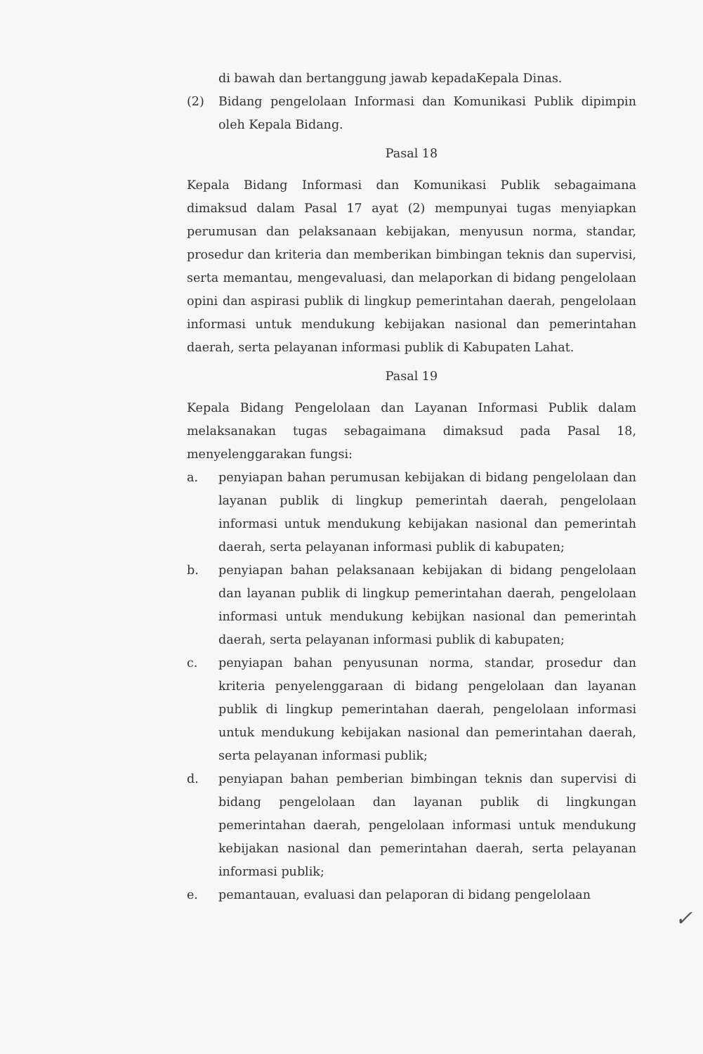di bawah dan bertanggung jawab kepadaKepala Dinas.
(2) Bidang pengelolaan Informasi dan Komunikasi Publik dipimpin oleh Kepala Bidang.
Pasal 18
Kepala Bidang Informasi dan Komunikasi Publik sebagaimana dimaksud dalam Pasal 17 ayat (2) mempunyai tugas menyiapkan perumusan dan pelaksanaan kebijakan, menyusun norma, standar, prosedur dan kriteria dan memberikan bimbingan teknis dan supervisi, serta memantau, mengevaluasi, dan melaporkan di bidang pengelolaan opini dan aspirasi publik di lingkup pemerintahan daerah, pengelolaan informasi untuk mendukung kebijakan nasional dan pemerintahan daerah, serta pelayanan informasi publik di Kabupaten Lahat.
Pasal 19
Kepala Bidang Pengelolaan dan Layanan Informasi Publik dalam melaksanakan tugas sebagaimana dimaksud pada Pasal 18, menyelenggarakan fungsi:
a. penyiapan bahan perumusan kebijakan di bidang pengelolaan dan layanan publik di lingkup pemerintah daerah, pengelolaan informasi untuk mendukung kebijakan nasional dan pemerintah daerah, serta pelayanan informasi publik di kabupaten;
b. penyiapan bahan pelaksanaan kebijakan di bidang pengelolaan dan layanan publik di lingkup pemerintahan daerah, pengelolaan informasi untuk mendukung kebijkan nasional dan pemerintah daerah, serta pelayanan informasi publik di kabupaten;
c. penyiapan bahan penyusunan norma, standar, prosedur dan kriteria penyelenggaraan di bidang pengelolaan dan layanan publik di lingkup pemerintahan daerah, pengelolaan informasi untuk mendukung kebijakan nasional dan pemerintahan daerah, serta pelayanan informasi publik;
d. penyiapan bahan pemberian bimbingan teknis dan supervisi di bidang pengelolaan dan layanan publik di lingkungan pemerintahan daerah, pengelolaan informasi untuk mendukung kebijakan nasional dan pemerintahan daerah, serta pelayanan informasi publik;
e. pemantauan, evaluasi dan pelaporan di bidang pengelolaan
✓